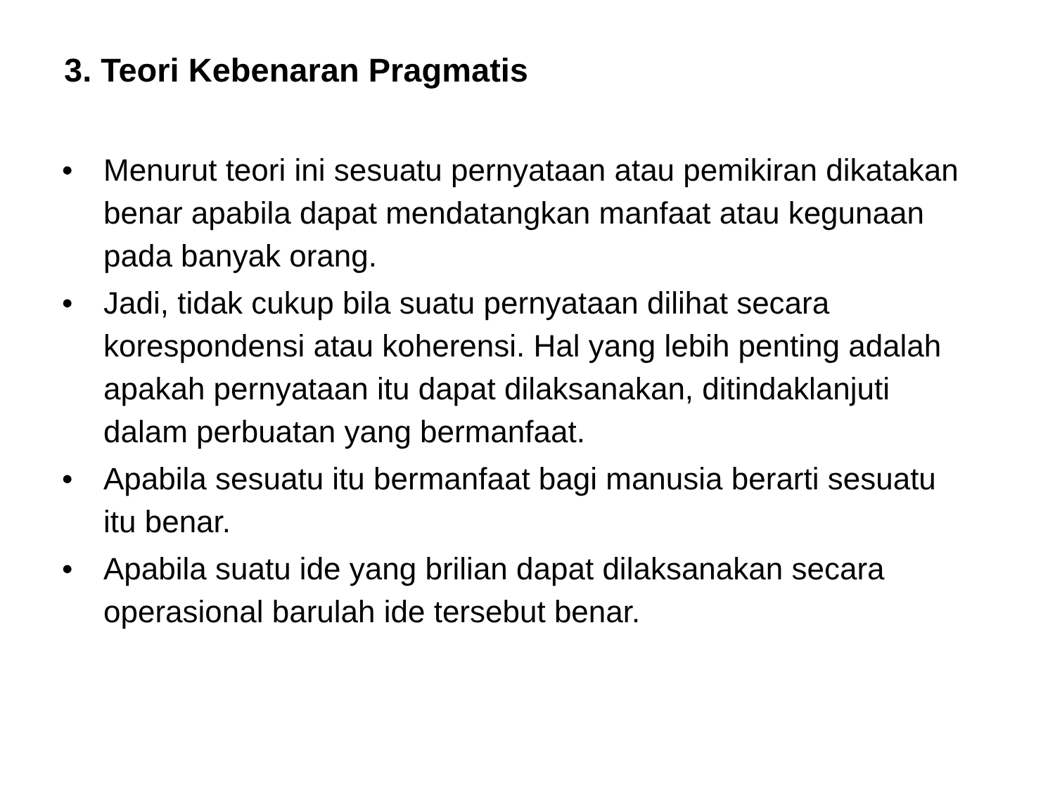3. Teori Kebenaran Pragmatis
• Menurut teori ini sesuatu pernyataan atau pemikiran dikatakan benar apabila dapat mendatangkan manfaat atau kegunaan pada banyak orang.
• Jadi, tidak cukup bila suatu pernyataan dilihat secara korespondensi atau koherensi. Hal yang lebih penting adalah apakah pernyataan itu dapat dilaksanakan, ditindaklanjuti dalam perbuatan yang bermanfaat.
• Apabila sesuatu itu bermanfaat bagi manusia berarti sesuatu itu benar.
• Apabila suatu ide yang brilian dapat dilaksanakan secara operasional barulah ide tersebut benar.